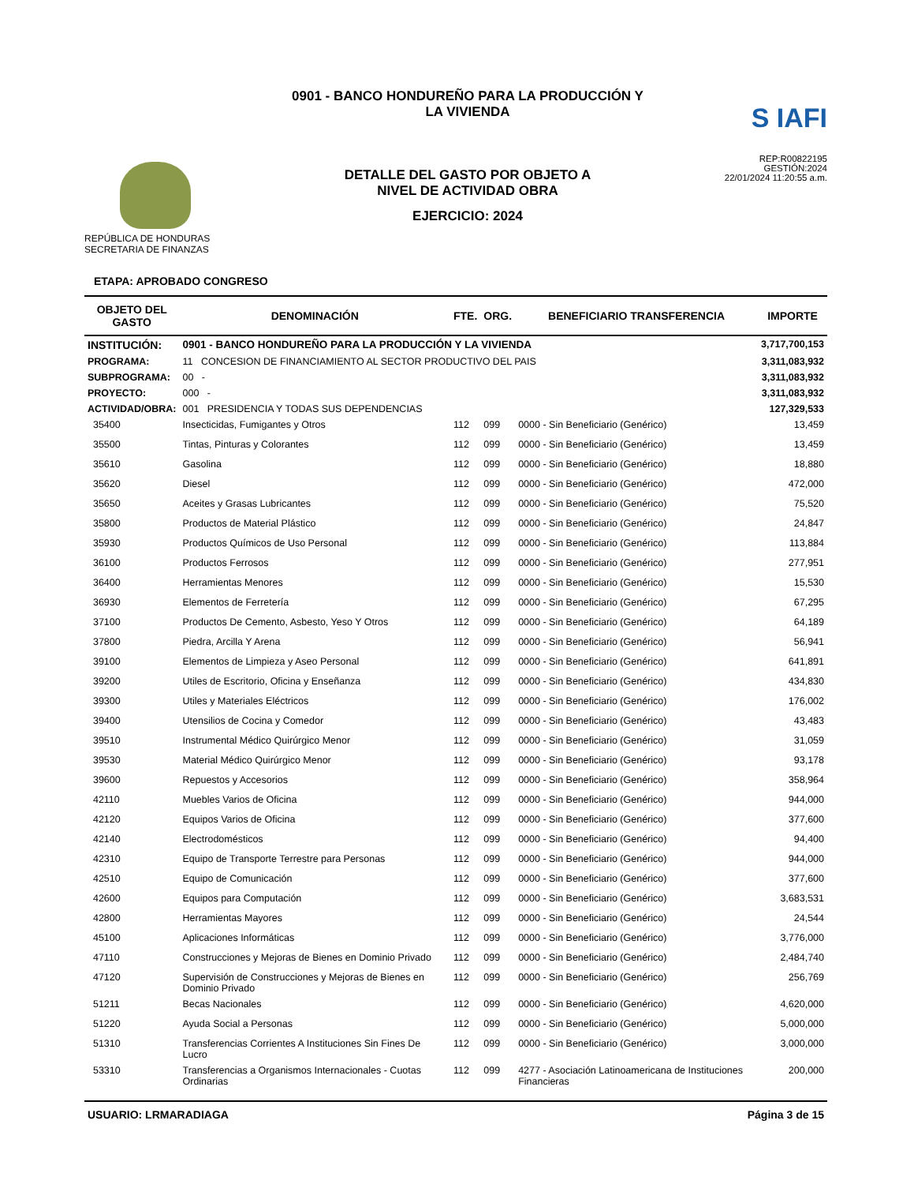REPÚBLICA DE HONDURAS
SECRETARIA DE FINANZAS
0901 - BANCO HONDUREÑO PARA LA PRODUCCIÓN Y
LA VIVIENDA
DETALLE DEL GASTO POR OBJETO A
NIVEL DE ACTIVIDAD OBRA
EJERCICIO: 2024
S IAFI
REP:R00822195
GESTIÓN:2024
22/01/2024 11:20:55 a.m.
ETAPA: APROBADO CONGRESO
| OBJETO DEL GASTO | DENOMINACIÓN | FTE. | ORG. | BENEFICIARIO TRANSFERENCIA | IMPORTE |
| --- | --- | --- | --- | --- | --- |
| INSTITUCIÓN: | 0901 - BANCO HONDUREÑO PARA LA PRODUCCIÓN Y LA VIVIENDA | | | | 3,717,700,153 |
| PROGRAMA: | 11 CONCESION DE FINANCIAMIENTO AL SECTOR PRODUCTIVO DEL PAIS | | | | 3,311,083,932 |
| SUBPROGRAMA: | 00 - | | | | 3,311,083,932 |
| PROYECTO: | 000 - | | | | 3,311,083,932 |
| ACTIVIDAD/OBRA: | 001 PRESIDENCIA Y TODAS SUS DEPENDENCIAS | | | | 127,329,533 |
| 35400 | Insecticidas, Fumigantes y Otros | 112 | 099 | 0000 - Sin Beneficiario (Genérico) | 13,459 |
| 35500 | Tintas, Pinturas y Colorantes | 112 | 099 | 0000 - Sin Beneficiario (Genérico) | 13,459 |
| 35610 | Gasolina | 112 | 099 | 0000 - Sin Beneficiario (Genérico) | 18,880 |
| 35620 | Diesel | 112 | 099 | 0000 - Sin Beneficiario (Genérico) | 472,000 |
| 35650 | Aceites y Grasas Lubricantes | 112 | 099 | 0000 - Sin Beneficiario (Genérico) | 75,520 |
| 35800 | Productos de Material Plástico | 112 | 099 | 0000 - Sin Beneficiario (Genérico) | 24,847 |
| 35930 | Productos Químicos de Uso Personal | 112 | 099 | 0000 - Sin Beneficiario (Genérico) | 113,884 |
| 36100 | Productos Ferrosos | 112 | 099 | 0000 - Sin Beneficiario (Genérico) | 277,951 |
| 36400 | Herramientas Menores | 112 | 099 | 0000 - Sin Beneficiario (Genérico) | 15,530 |
| 36930 | Elementos de Ferretería | 112 | 099 | 0000 - Sin Beneficiario (Genérico) | 67,295 |
| 37100 | Productos De Cemento, Asbesto, Yeso Y Otros | 112 | 099 | 0000 - Sin Beneficiario (Genérico) | 64,189 |
| 37800 | Piedra, Arcilla Y Arena | 112 | 099 | 0000 - Sin Beneficiario (Genérico) | 56,941 |
| 39100 | Elementos de Limpieza y Aseo Personal | 112 | 099 | 0000 - Sin Beneficiario (Genérico) | 641,891 |
| 39200 | Utiles de Escritorio, Oficina y Enseñanza | 112 | 099 | 0000 - Sin Beneficiario (Genérico) | 434,830 |
| 39300 | Utiles y Materiales Eléctricos | 112 | 099 | 0000 - Sin Beneficiario (Genérico) | 176,002 |
| 39400 | Utensilios de Cocina y Comedor | 112 | 099 | 0000 - Sin Beneficiario (Genérico) | 43,483 |
| 39510 | Instrumental Médico Quirúrgico Menor | 112 | 099 | 0000 - Sin Beneficiario (Genérico) | 31,059 |
| 39530 | Material Médico Quirúrgico Menor | 112 | 099 | 0000 - Sin Beneficiario (Genérico) | 93,178 |
| 39600 | Repuestos y Accesorios | 112 | 099 | 0000 - Sin Beneficiario (Genérico) | 358,964 |
| 42110 | Muebles Varios de Oficina | 112 | 099 | 0000 - Sin Beneficiario (Genérico) | 944,000 |
| 42120 | Equipos Varios de Oficina | 112 | 099 | 0000 - Sin Beneficiario (Genérico) | 377,600 |
| 42140 | Electrodomésticos | 112 | 099 | 0000 - Sin Beneficiario (Genérico) | 94,400 |
| 42310 | Equipo de Transporte Terrestre para Personas | 112 | 099 | 0000 - Sin Beneficiario (Genérico) | 944,000 |
| 42510 | Equipo de Comunicación | 112 | 099 | 0000 - Sin Beneficiario (Genérico) | 377,600 |
| 42600 | Equipos para Computación | 112 | 099 | 0000 - Sin Beneficiario (Genérico) | 3,683,531 |
| 42800 | Herramientas Mayores | 112 | 099 | 0000 - Sin Beneficiario (Genérico) | 24,544 |
| 45100 | Aplicaciones Informáticas | 112 | 099 | 0000 - Sin Beneficiario (Genérico) | 3,776,000 |
| 47110 | Construcciones y Mejoras de Bienes en Dominio Privado | 112 | 099 | 0000 - Sin Beneficiario (Genérico) | 2,484,740 |
| 47120 | Supervisión de Construcciones y Mejoras de Bienes en Dominio Privado | 112 | 099 | 0000 - Sin Beneficiario (Genérico) | 256,769 |
| 51211 | Becas Nacionales | 112 | 099 | 0000 - Sin Beneficiario (Genérico) | 4,620,000 |
| 51220 | Ayuda Social a Personas | 112 | 099 | 0000 - Sin Beneficiario (Genérico) | 5,000,000 |
| 51310 | Transferencias Corrientes A Instituciones Sin Fines De Lucro | 112 | 099 | 0000 - Sin Beneficiario (Genérico) | 3,000,000 |
| 53310 | Transferencias a Organismos Internacionales - Cuotas Ordinarias | 112 | 099 | 4277 - Asociación Latinoamericana de Instituciones Financieras | 200,000 |
USUARIO: LRMARADIAGA Página 3 de 15